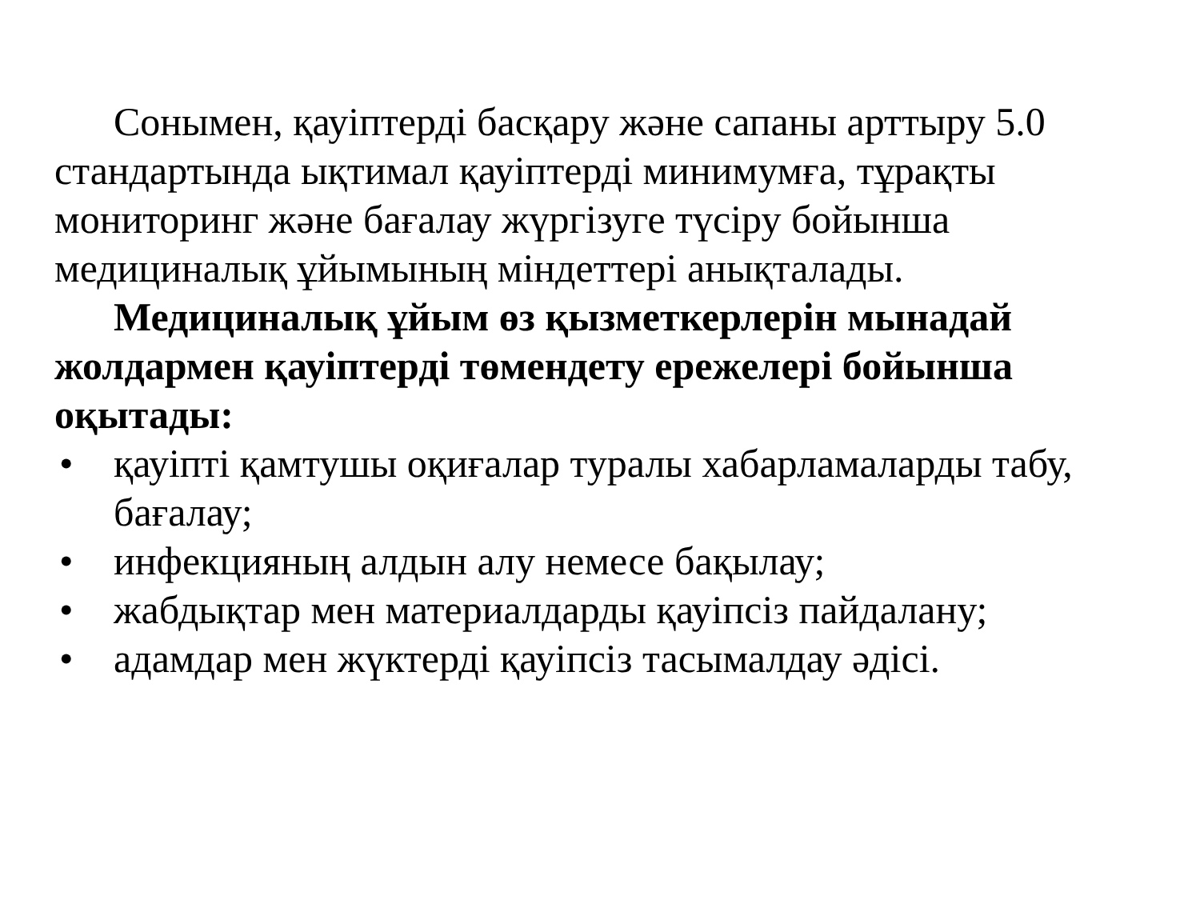Сонымен, қауіптерді басқару және сапаны арттыру 5.0 стандартында ықтимал қауіптерді минимумға, тұрақты мониторинг және бағалау жүргізуге түсіру бойынша медициналық ұйымының міндеттері анықталады.
Медициналық ұйым өз қызметкерлерін мынадай жолдармен қауіптерді төмендету ережелері бойынша оқытады:
• қауіпті қамтушы оқиғалар туралы хабарламаларды табу, бағалау;
• инфекцияның алдын алу немесе бақылау;
• жабдықтар мен материалдарды қауіпсіз пайдалану;
• адамдар мен жүктерді қауіпсіз тасымалдау әдісі.